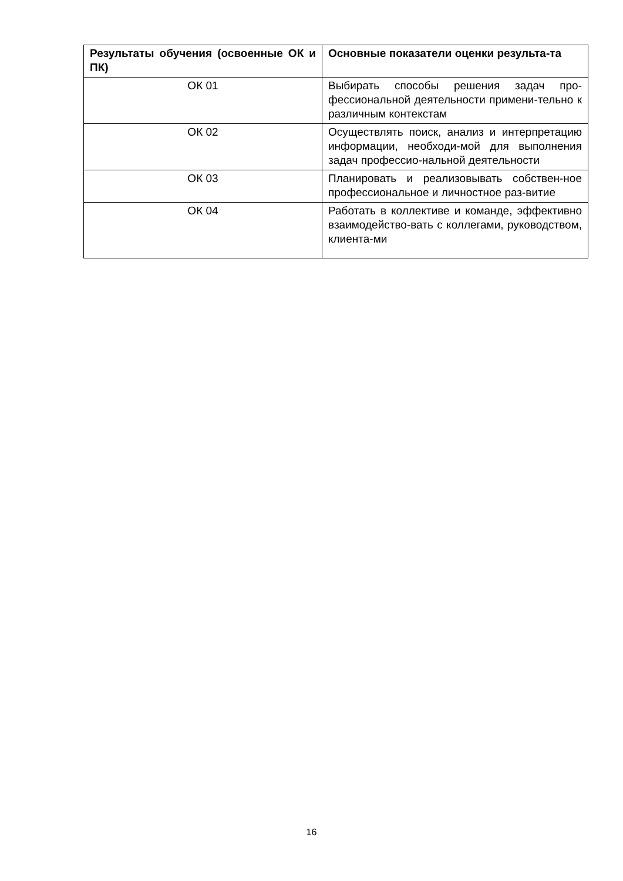| Результаты обучения (освоенные ОК и ПК) | Основные показатели оценки результа-та |
| --- | --- |
| ОК 01 | Выбирать способы решения задач про-фессиональной деятельности примени-тельно к различным контекстам |
| ОК 02 | Осуществлять поиск, анализ и интерпретацию информации, необходи-мой для выполнения задач профессио-нальной деятельности |
| ОК 03 | Планировать и реализовывать собствен-ное профессиональное и личностное раз-витие |
| ОК 04 | Работать в коллективе и команде, эффективно взаимодейство-вать с коллегами, руководством, клиента-ми |
16